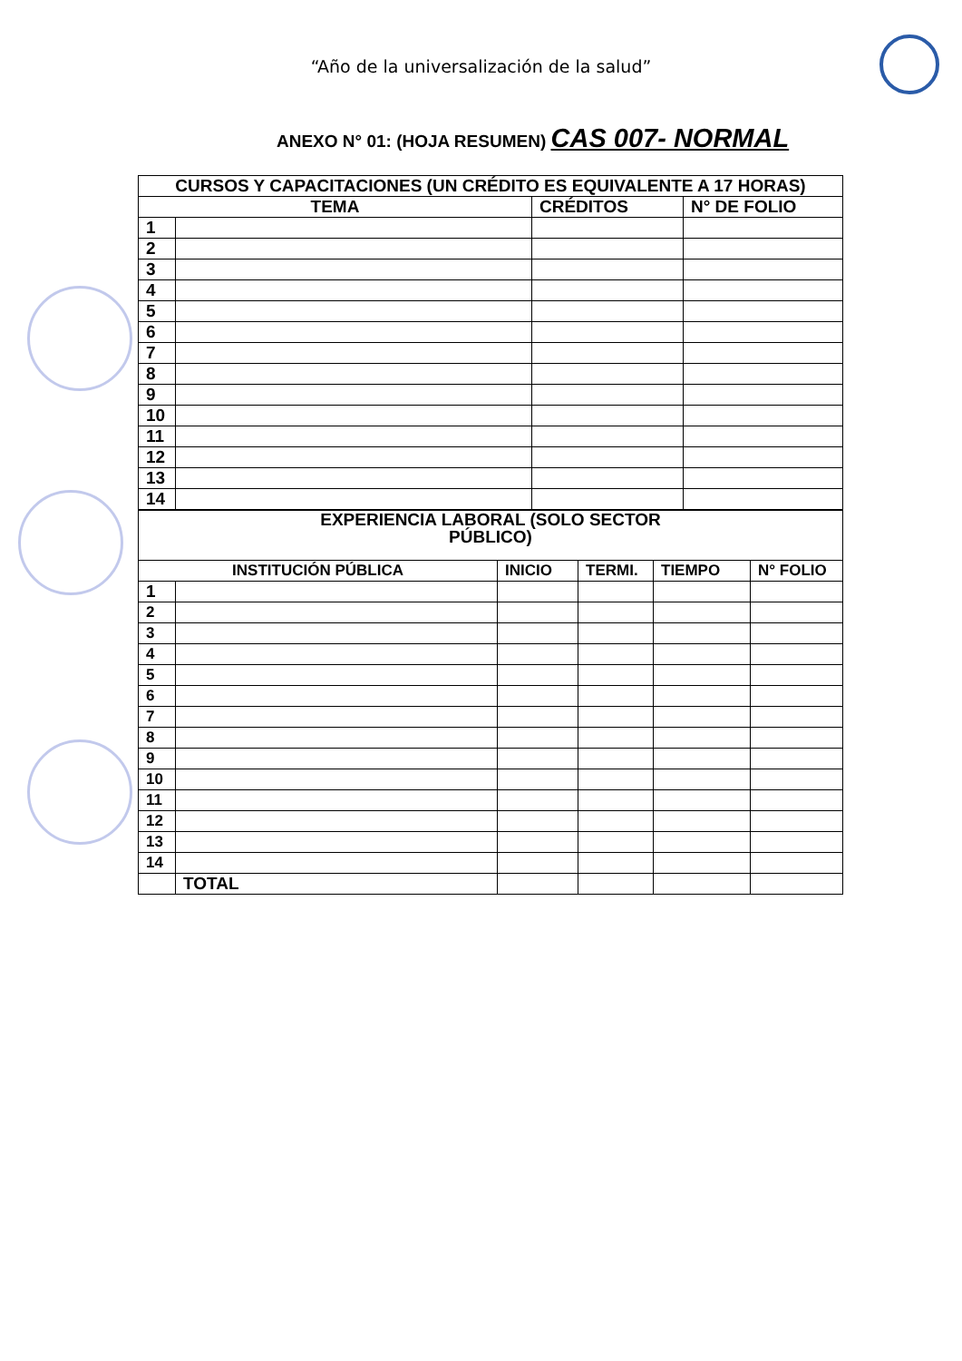“Año de la universalización de la salud”
ANEXO N° 01: (HOJA RESUMEN) CAS 007- NORMAL
| CURSOS Y CAPACITACIONES (UN CRÉDITO ES EQUIVALENTE A 17 HORAS) | | | |
| --- | --- | --- | --- |
| TEMA | | CRÉDITOS | N° DE FOLIO |
| 1 | | | |
| 2 | | | |
| 3 | | | |
| 4 | | | |
| 5 | | | |
| 6 | | | |
| 7 | | | |
| 8 | | | |
| 9 | | | |
| 10 | | | |
| 11 | | | |
| 12 | | | |
| 13 | | | |
| 14 | | | |
| EXPERIENCIA LABORAL (SOLO SECTOR PÚBLICO) | | | | | |
| --- | --- | --- | --- | --- | --- |
| INSTITUCIÓN PÚBLICA | | INICIO | TERMI. | TIEMPO | N° FOLIO |
| 1 | | | | | |
| 2 | | | | | |
| 3 | | | | | |
| 4 | | | | | |
| 5 | | | | | |
| 6 | | | | | |
| 7 | | | | | |
| 8 | | | | | |
| 9 | | | | | |
| 10 | | | | | |
| 11 | | | | | |
| 12 | | | | | |
| 13 | | | | | |
| 14 | | | | | |
| | TOTAL | | | | |